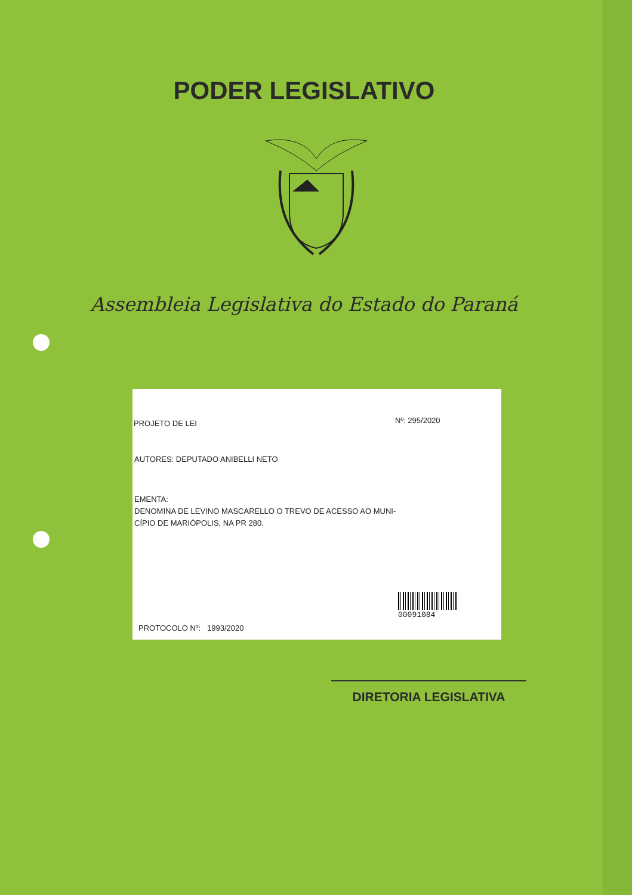PODER LEGISLATIVO
Assembleia Legislativa do Estado do Paraná
PROJETO DE LEI Nº: 295/2020
AUTORES: DEPUTADO ANIBELLI NETO
EMENTA:
DENOMINA DE LEVINO MASCARELLO O TREVO DE ACESSO AO MUNI-
CÍPIO DE MARIÓPOLIS, NA PR 280.
00091084
PROTOCOLO Nº: 1993/2020
DIRETORIA LEGISLATIVA